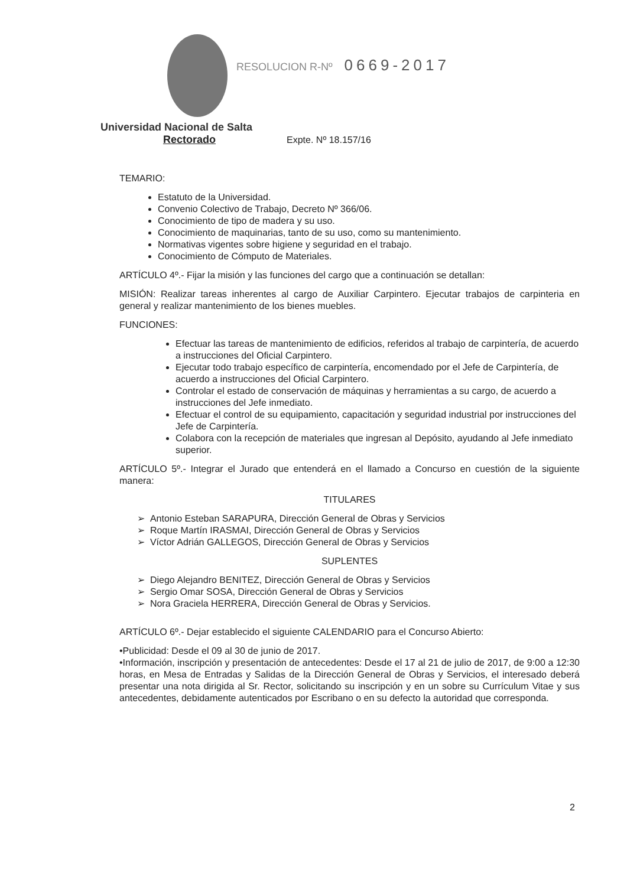RESOLUCION R-Nº 0669-2017
Universidad Nacional de Salta
Rectorado Expte. Nº 18.157/16
TEMARIO:
Estatuto de la Universidad.
Convenio Colectivo de Trabajo, Decreto Nº 366/06.
Conocimiento de tipo de madera y su uso.
Conocimiento de maquinarias, tanto de su uso, como su mantenimiento.
Normativas vigentes sobre higiene y seguridad en el trabajo.
Conocimiento de Cómputo de Materiales.
ARTÍCULO 4º.- Fijar la misión y las funciones del cargo que a continuación se detallan:
MISIÓN: Realizar tareas inherentes al cargo de Auxiliar Carpintero. Ejecutar trabajos de carpinteria en general y realizar mantenimiento de los bienes muebles.
FUNCIONES:
Efectuar las tareas de mantenimiento de edificios, referidos al trabajo de carpintería, de acuerdo a instrucciones del Oficial Carpintero.
Ejecutar todo trabajo específico de carpintería, encomendado por el Jefe de Carpintería, de acuerdo a instrucciones del Oficial Carpintero.
Controlar el estado de conservación de máquinas y herramientas a su cargo, de acuerdo a instrucciones del Jefe inmediato.
Efectuar el control de su equipamiento, capacitación y seguridad industrial por instrucciones del Jefe de Carpintería.
Colabora con la recepción de materiales que ingresan al Depósito, ayudando al Jefe inmediato superior.
ARTÍCULO 5º.- Integrar el Jurado que entenderá en el llamado a Concurso en cuestión de la siguiente manera:
TITULARES
➢ Antonio Esteban SARAPURA, Dirección General de Obras y Servicios
➢ Roque Martín IRASMAI, Dirección General de Obras y Servicios
➢ Víctor Adrián GALLEGOS, Dirección General de Obras y Servicios
SUPLENTES
➢ Diego Alejandro BENITEZ, Dirección General de Obras y Servicios
➢ Sergio Omar SOSA, Dirección General de Obras y Servicios
➢ Nora Graciela HERRERA, Dirección General de Obras y Servicios.
ARTÍCULO 6º.- Dejar establecido el siguiente CALENDARIO para el Concurso Abierto:
•Publicidad: Desde el 09 al 30 de junio de 2017.
•Información, inscripción y presentación de antecedentes: Desde el 17 al 21 de julio de 2017, de 9:00 a 12:30 horas, en Mesa de Entradas y Salidas de la Dirección General de Obras y Servicios, el interesado deberá presentar una nota dirigida al Sr. Rector, solicitando su inscripción y en un sobre su Currículum Vitae y sus antecedentes, debidamente autenticados por Escribano o en su defecto la autoridad que corresponda.
2